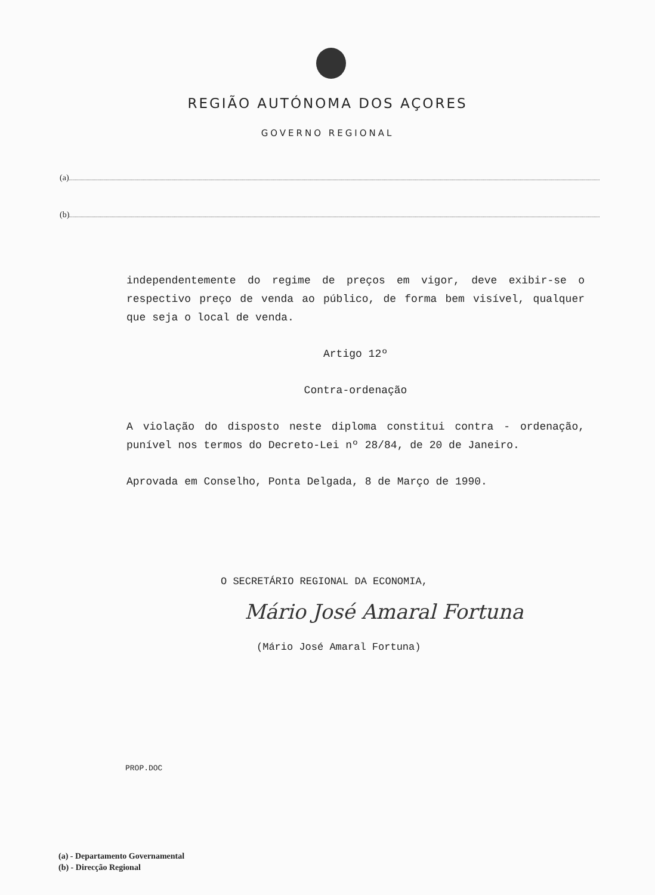REGIÃO AUTÓNOMA DOS AÇORES
GOVERNO REGIONAL
(a)
(b)
independentemente do regime de preços em vigor, deve exibir-se o respectivo preço de venda ao público, de forma bem visível, qualquer que seja o local de venda.
Artigo 12º
Contra-ordenação
A violação do disposto neste diploma constitui contra - ordenação, punível nos termos do Decreto-Lei nº 28/84, de 20 de Janeiro.
Aprovada em Conselho, Ponta Delgada, 8 de Março de 1990.
O SECRETÁRIO REGIONAL DA ECONOMIA,
Mário José Amaral Fortuna
(Mário José Amaral Fortuna)
PROP.DOC
(a) - Departamento Governamental
(b) - Direcção Regional